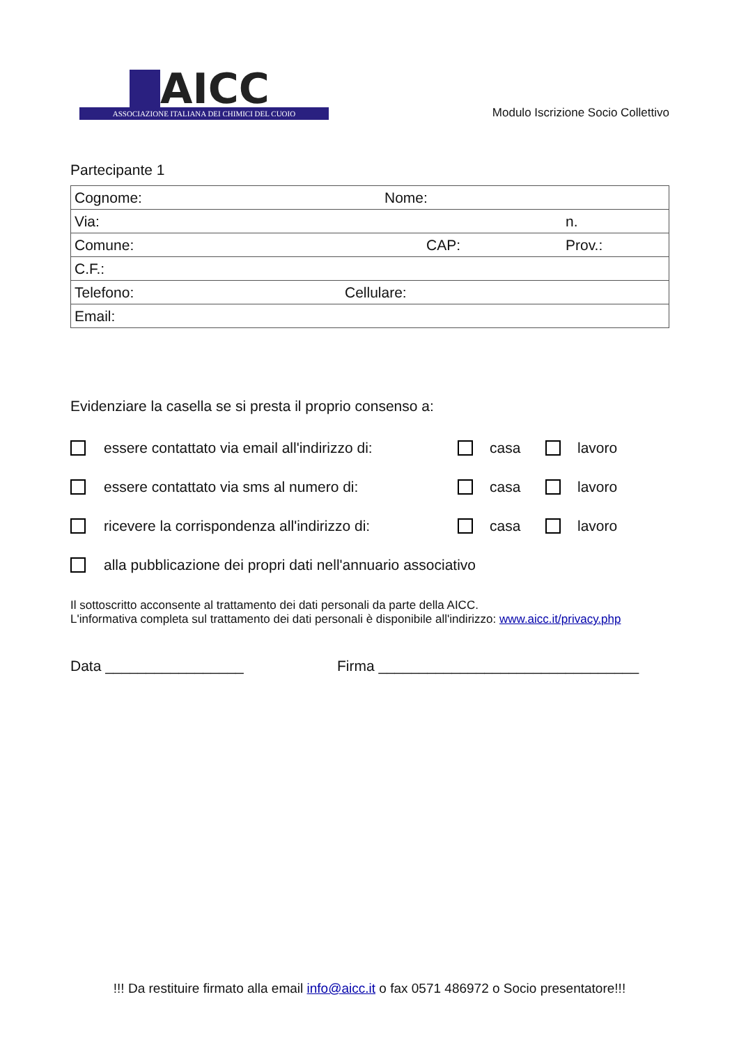AICC
ASSOCIAZIONE ITALIANA DEI CHIMICI DEL CUOIO
Modulo Iscrizione Socio Collettivo
Partecipante 1
| Cognome: Nome: |
| Via: n. |
| Comune: CAP: Prov.: |
| C.F.: |
| Telefono: Cellulare: |
| Email: |
Evidenziare la casella se si presta il proprio consenso a:
essere contattato via email all'indirizzo di: casa lavoro
essere contattato via sms al numero di: casa lavoro
ricevere la corrispondenza all'indirizzo di: casa lavoro
alla pubblicazione dei propri dati nell'annuario associativo
Il sottoscritto acconsente al trattamento dei dati personali da parte della AICC.
L'informativa completa sul trattamento dei dati personali è disponibile all'indirizzo: www.aicc.it/privacy.php
Data _________________ Firma ________________________________
!!! Da restituire firmato alla email info@aicc.it o fax 0571 486972 o Socio presentatore!!!